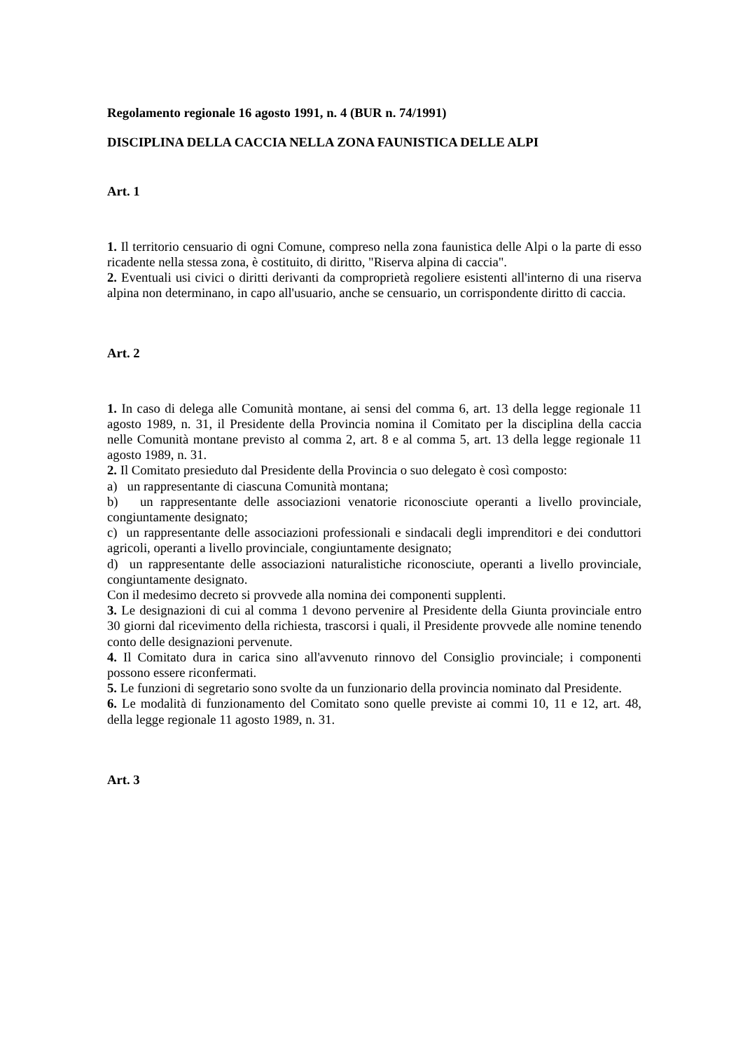Regolamento regionale 16 agosto 1991, n. 4 (BUR n. 74/1991)
DISCIPLINA DELLA CACCIA NELLA ZONA FAUNISTICA DELLE ALPI
Art. 1
1. Il territorio censuario di ogni Comune, compreso nella zona faunistica delle Alpi o la parte di esso ricadente nella stessa zona, è costituito, di diritto, "Riserva alpina di caccia".
2. Eventuali usi civici o diritti derivanti da comproprietà regoliere esistenti all'interno di una riserva alpina non determinano, in capo all'usuario, anche se censuario, un corrispondente diritto di caccia.
Art. 2
1. In caso di delega alle Comunità montane, ai sensi del comma 6, art. 13 della legge regionale 11 agosto 1989, n. 31, il Presidente della Provincia nomina il Comitato per la disciplina della caccia nelle Comunità montane previsto al comma 2, art. 8 e al comma 5, art. 13 della legge regionale 11 agosto 1989, n. 31.
2. Il Comitato presieduto dal Presidente della Provincia o suo delegato è così composto:
a) un rappresentante di ciascuna Comunità montana;
b) un rappresentante delle associazioni venatorie riconosciute operanti a livello provinciale, congiuntamente designato;
c) un rappresentante delle associazioni professionali e sindacali degli imprenditori e dei conduttori agricoli, operanti a livello provinciale, congiuntamente designato;
d) un rappresentante delle associazioni naturalistiche riconosciute, operanti a livello provinciale, congiuntamente designato.
Con il medesimo decreto si provvede alla nomina dei componenti supplenti.
3. Le designazioni di cui al comma 1 devono pervenire al Presidente della Giunta provinciale entro 30 giorni dal ricevimento della richiesta, trascorsi i quali, il Presidente provvede alle nomine tenendo conto delle designazioni pervenute.
4. Il Comitato dura in carica sino all'avvenuto rinnovo del Consiglio provinciale; i componenti possono essere riconfermati.
5. Le funzioni di segretario sono svolte da un funzionario della provincia nominato dal Presidente.
6. Le modalità di funzionamento del Comitato sono quelle previste ai commi 10, 11 e 12, art. 48, della legge regionale 11 agosto 1989, n. 31.
Art. 3